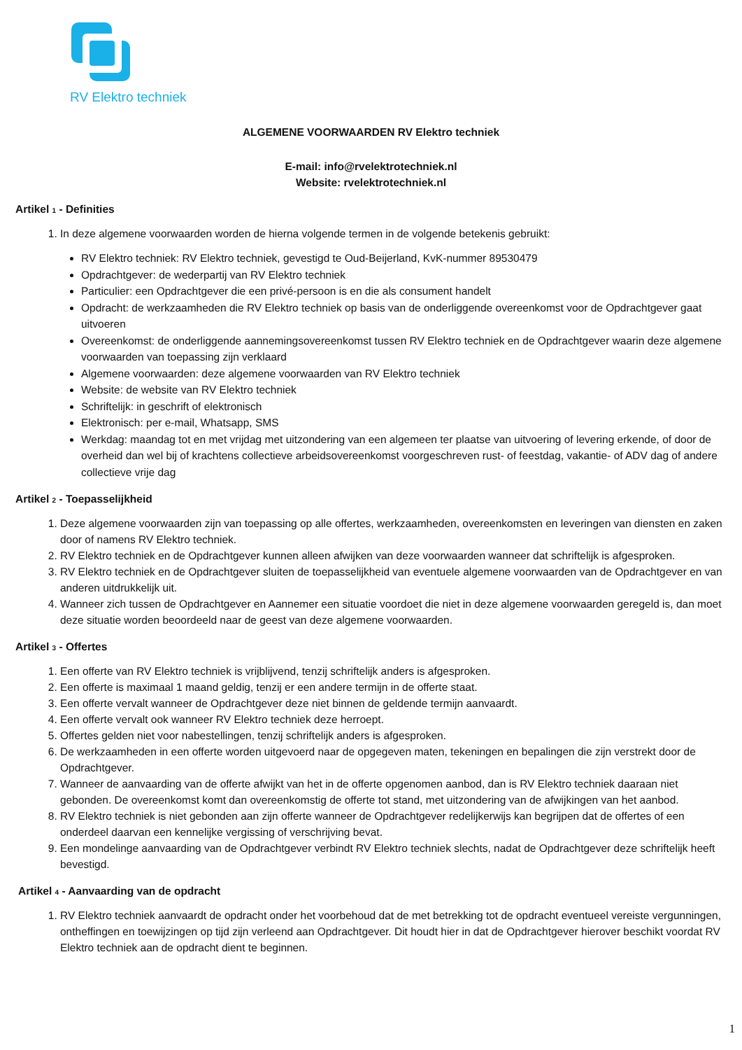RV Elektro techniek
ALGEMENE VOORWAARDEN RV Elektro techniek
E-mail: info@rvelektrotechniek.nl
Website: rvelektrotechniek.nl
Artikel 1 - Definities
1. In deze algemene voorwaarden worden de hierna volgende termen in de volgende betekenis gebruikt:
RV Elektro techniek: RV Elektro techniek, gevestigd te Oud-Beijerland, KvK-nummer 89530479
Opdrachtgever: de wederpartij van RV Elektro techniek
Particulier: een Opdrachtgever die een privé-persoon is en die als consument handelt
Opdracht: de werkzaamheden die RV Elektro techniek op basis van de onderliggende overeenkomst voor de Opdrachtgever gaat uitvoeren
Overeenkomst: de onderliggende aannemingsovereenkomst tussen RV Elektro techniek en de Opdrachtgever waarin deze algemene voorwaarden van toepassing zijn verklaard
Algemene voorwaarden: deze algemene voorwaarden van RV Elektro techniek
Website: de website van RV Elektro techniek
Schriftelijk: in geschrift of elektronisch
Elektronisch: per e-mail, Whatsapp, SMS
Werkdag: maandag tot en met vrijdag met uitzondering van een algemeen ter plaatse van uitvoering of levering erkende, of door de overheid dan wel bij of krachtens collectieve arbeidsovereenkomst voorgeschreven rust- of feestdag, vakantie- of ADV dag of andere collectieve vrije dag
Artikel 2 - Toepasselijkheid
1. Deze algemene voorwaarden zijn van toepassing op alle offertes, werkzaamheden, overeenkomsten en leveringen van diensten en zaken door of namens RV Elektro techniek.
2. RV Elektro techniek en de Opdrachtgever kunnen alleen afwijken van deze voorwaarden wanneer dat schriftelijk is afgesproken.
3. RV Elektro techniek en de Opdrachtgever sluiten de toepasselijkheid van eventuele algemene voorwaarden van de Opdrachtgever en van anderen uitdrukkelijk uit.
4. Wanneer zich tussen de Opdrachtgever en Aannemer een situatie voordoet die niet in deze algemene voorwaarden geregeld is, dan moet deze situatie worden beoordeeld naar de geest van deze algemene voorwaarden.
Artikel 3 - Offertes
1. Een offerte van RV Elektro techniek is vrijblijvend, tenzij schriftelijk anders is afgesproken.
2. Een offerte is maximaal 1 maand geldig, tenzij er een andere termijn in de offerte staat.
3. Een offerte vervalt wanneer de Opdrachtgever deze niet binnen de geldende termijn aanvaardt.
4. Een offerte vervalt ook wanneer RV Elektro techniek deze herroept.
5. Offertes gelden niet voor nabestellingen, tenzij schriftelijk anders is afgesproken.
6. De werkzaamheden in een offerte worden uitgevoerd naar de opgegeven maten, tekeningen en bepalingen die zijn verstrekt door de Opdrachtgever.
7. Wanneer de aanvaarding van de offerte afwijkt van het in de offerte opgenomen aanbod, dan is RV Elektro techniek daaraan niet gebonden. De overeenkomst komt dan overeenkomstig de offerte tot stand, met uitzondering van de afwijkingen van het aanbod.
8. RV Elektro techniek is niet gebonden aan zijn offerte wanneer de Opdrachtgever redelijkerwijs kan begrijpen dat de offertes of een onderdeel daarvan een kennelijke vergissing of verschrijving bevat.
9. Een mondelinge aanvaarding van de Opdrachtgever verbindt RV Elektro techniek slechts, nadat de Opdrachtgever deze schriftelijk heeft bevestigd.
Artikel 4 - Aanvaarding van de opdracht
1. RV Elektro techniek aanvaardt de opdracht onder het voorbehoud dat de met betrekking tot de opdracht eventueel vereiste vergunningen, ontheffingen en toewijzingen op tijd zijn verleend aan Opdrachtgever. Dit houdt hier in dat de Opdrachtgever hierover beschikt voordat RV Elektro techniek aan de opdracht dient te beginnen.
1